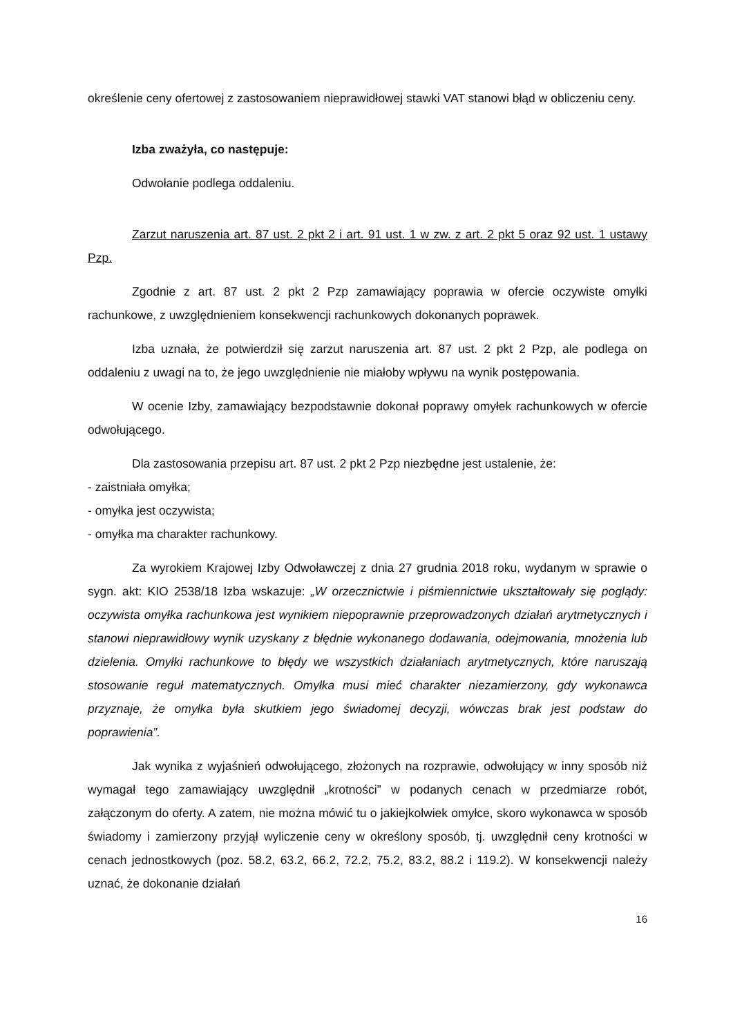określenie ceny ofertowej z zastosowaniem nieprawidłowej stawki VAT stanowi błąd w obliczeniu ceny.
Izba zważyła, co następuje:
Odwołanie podlega oddaleniu.
Zarzut naruszenia art. 87 ust. 2 pkt 2 i art. 91 ust. 1 w zw. z art. 2 pkt 5 oraz 92 ust. 1 ustawy Pzp.
Zgodnie z art. 87 ust. 2 pkt 2 Pzp zamawiający poprawia w ofercie oczywiste omyłki rachunkowe, z uwzględnieniem konsekwencji rachunkowych dokonanych poprawek.
Izba uznała, że potwierdził się zarzut naruszenia art. 87 ust. 2 pkt 2 Pzp, ale podlega on oddaleniu z uwagi na to, że jego uwzględnienie nie miałoby wpływu na wynik postępowania.
W ocenie Izby, zamawiający bezpodstawnie dokonał poprawy omyłek rachunkowych w ofercie odwołującego.
Dla zastosowania przepisu art. 87 ust. 2 pkt 2 Pzp niezbędne jest ustalenie, że:
- zaistniała omyłka;
- omyłka jest oczywista;
- omyłka ma charakter rachunkowy.
Za wyrokiem Krajowej Izby Odwoławczej z dnia 27 grudnia 2018 roku, wydanym w sprawie o sygn. akt: KIO 2538/18 Izba wskazuje: „W orzecznictwie i piśmiennictwie ukształtowały się poglądy: oczywista omyłka rachunkowa jest wynikiem niepoprawnie przeprowadzonych działań arytmetycznych i stanowi nieprawidłowy wynik uzyskany z błędnie wykonanego dodawania, odejmowania, mnożenia lub dzielenia. Omyłki rachunkowe to błędy we wszystkich działaniach arytmetycznych, które naruszają stosowanie reguł matematycznych. Omyłka musi mieć charakter niezamierzony, gdy wykonawca przyznaje, że omyłka była skutkiem jego świadomej decyzji, wówczas brak jest podstaw do poprawienia”.
Jak wynika z wyjaśnień odwołującego, złożonych na rozprawie, odwołujący w inny sposób niż wymagał tego zamawiający uwzględnił „krotności” w podanych cenach w przedmiarze robót, załączonym do oferty. A zatem, nie można mówić tu o jakiejkolwiek omyłce, skoro wykonawca w sposób świadomy i zamierzony przyjął wyliczenie ceny w określony sposób, tj. uwzględnił ceny krotności w cenach jednostkowych (poz. 58.2, 63.2, 66.2, 72.2, 75.2, 83.2, 88.2 i 119.2). W konsekwencji należy uznać, że dokonanie działań
16